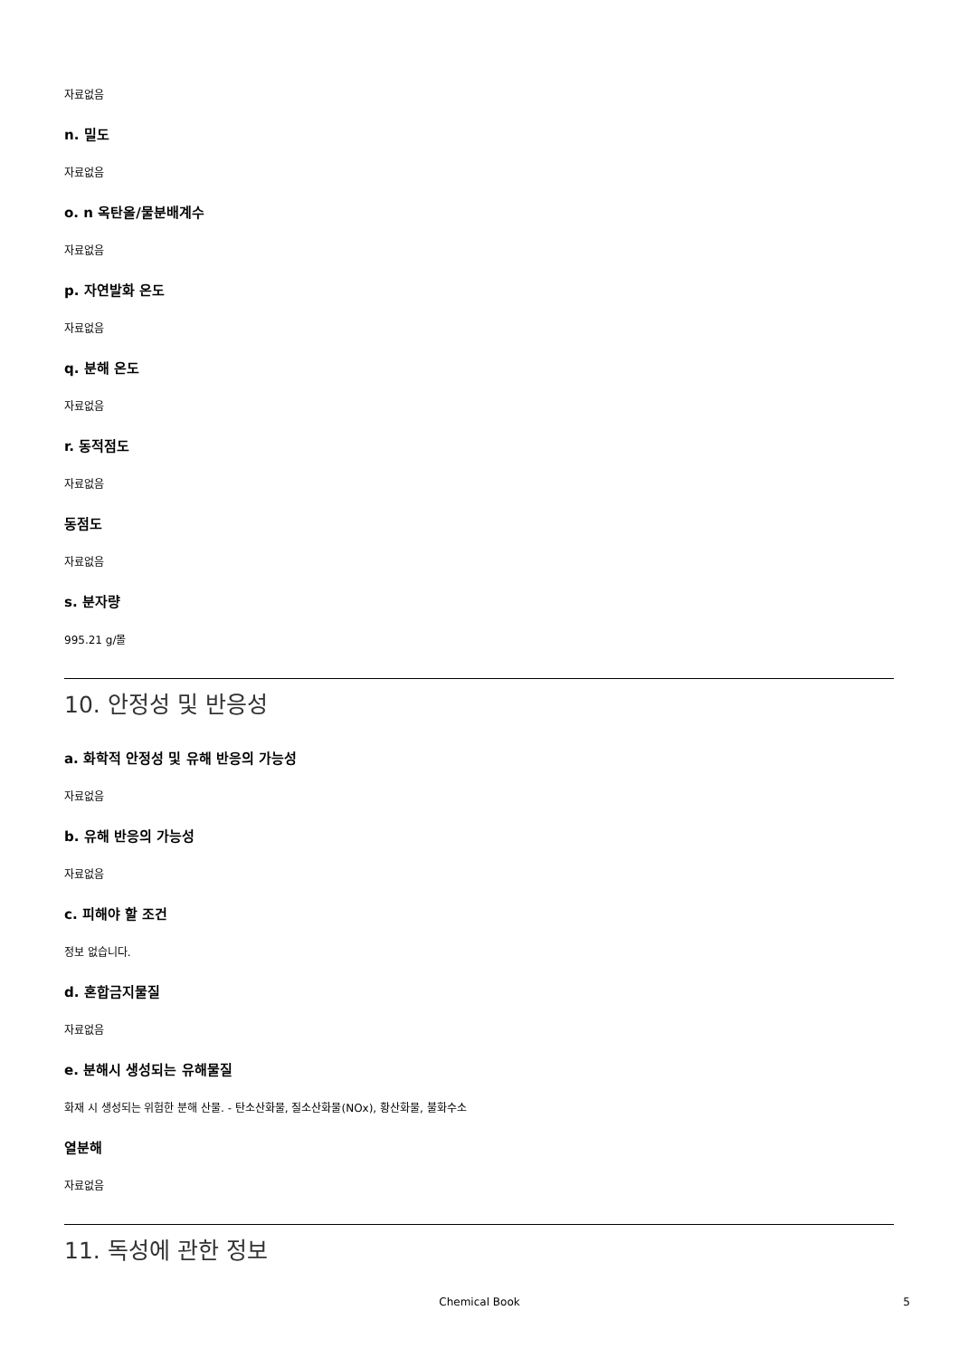자료없음
n. 밀도
자료없음
o. n 옥탄올/물분배계수
자료없음
p. 자연발화 온도
자료없음
q. 분해 온도
자료없음
r. 동적점도
자료없음
동점도
자료없음
s. 분자량
995.21 g/몰
10. 안정성 및 반응성
a. 화학적 안정성 및 유해 반응의 가능성
자료없음
b. 유해 반응의 가능성
자료없음
c. 피해야 할 조건
정보 없습니다.
d. 혼합금지물질
자료없음
e. 분해시 생성되는 유해물질
화재 시 생성되는 위험한 분해 산물. - 탄소산화물, 질소산화물(NOx), 황산화물, 불화수소
열분해
자료없음
11. 독성에 관한 정보
Chemical Book 5